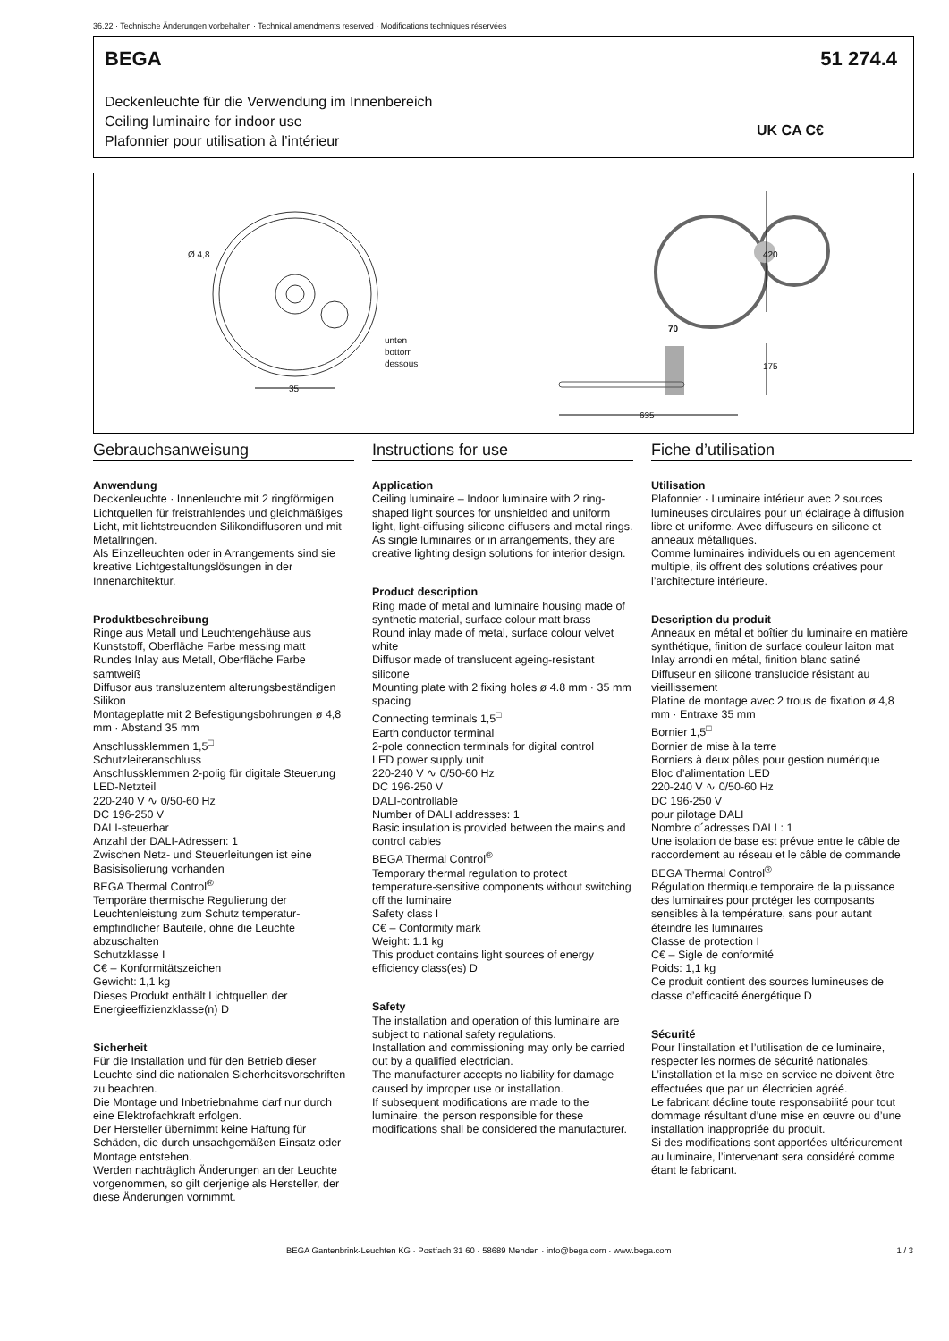36.22 · Technische Änderungen vorbehalten · Technical amendments reserved · Modifications techniques réservées
BEGA 51 274.4
Deckenleuchte für die Verwendung im Innenbereich
Ceiling luminaire for indoor use
Plafonnier pour utilisation à l’intérieur
UK CA C€
Ø 4,8
unten
bottom
dessous
35
70
420
175
635
Gebrauchsanweisung
Anwendung
Deckenleuchte · Innenleuchte mit 2 ringförmigen Lichtquellen für freistrahlendes und gleichmäßiges Licht, mit lichtstreuenden Silikondiffusoren und mit Metallringen.
Als Einzelleuchten oder in Arrangements sind sie kreative Lichtgestaltungslösungen in der Innenarchitektur.
Produktbeschreibung
Ringe aus Metall und Leuchtengehäuse aus Kunststoff, Oberfläche Farbe messing matt
Rundes Inlay aus Metall, Oberfläche Farbe samtweiß
Diffusor aus transluzentem alterungsbeständigen Silikon
Montageplatte mit 2 Befestigungs­bohrungen ø 4,8 mm · Abstand 35 mm
Anschlussklemmen 1,5<sup>□</sup>
Schutzleiteranschluss
Anschlussklemmen 2-polig für digitale Steuerung
LED-Netzteil
220-240 V ∿ 0/50-60 Hz
DC 196-250 V
DALI-steuerbar
Anzahl der DALI-Adressen: 1
Zwischen Netz- und Steuerleitungen ist eine Basisisolierung vorhanden
BEGA Thermal Control<sup>®</sup>
Temporäre thermische Regulierung der Leuchtenleistung zum Schutz temperatur­empfindlicher Bauteile, ohne die Leuchte abzuschalten
Schutzklasse I
C€ – Konformitätszeichen
Gewicht: 1,1 kg
Dieses Produkt enthält Lichtquellen der Energieeffizienzklasse(n) D
Sicherheit
Für die Installation und für den Betrieb dieser Leuchte sind die nationalen Sicherheitsvorschriften zu beachten.
Die Montage und Inbetriebnahme darf nur durch eine Elektrofachkraft erfolgen.
Der Hersteller übernimmt keine Haftung für Schäden, die durch unsachgemäßen Einsatz oder Montage entstehen.
Werden nachträglich Änderungen an der Leuchte vorgenommen, so gilt derjenige als Hersteller, der diese Änderungen vornimmt.
Instructions for use
Application
Ceiling luminaire – Indoor luminaire with 2 ring-shaped light sources for unshielded and uniform light, light-diffusing silicone diffusers and metal rings.
As single luminaires or in arrangements, they are creative lighting design solutions for interior design.
Product description
Ring made of metal and luminaire housing made of synthetic material, surface colour matt brass
Round inlay made of metal, surface colour velvet white
Diffusor made of translucent ageing-resistant silicone
Mounting plate with 2 fixing holes ø 4.8 mm · 35 mm spacing
Connecting terminals 1,5<sup>□</sup>
Earth conductor terminal
2-pole connection terminals for digital control
LED power supply unit
220-240 V ∿ 0/50-60 Hz
DC 196-250 V
DALI-controllable
Number of DALI addresses: 1
Basic insulation is provided between the mains and control cables
BEGA Thermal Control<sup>®</sup>
Temporary thermal regulation to protect temperature-sensitive components without switching off the luminaire
Safety class I
C€ – Conformity mark
Weight: 1.1 kg
This product contains light sources of energy efficiency class(es) D
Safety
The installation and operation of this luminaire are subject to national safety regulations.
Installation and commissioning may only be carried out by a qualified electrician.
The manufacturer accepts no liability for damage caused by improper use or installation.
If subsequent modifications are made to the luminaire, the person responsible for these modifications shall be considered the manufacturer.
Fiche d’utilisation
Utilisation
Plafonnier · Luminaire intérieur avec 2 sources lumineuses circulaires pour un éclairage à diffusion libre et uniforme. Avec diffuseurs en silicone et anneaux métalliques.
Comme luminaires individuels ou en agencement multiple, ils offrent des solutions créatives pour l’architecture intérieure.
Description du produit
Anneaux en métal et boîtier du luminaire en matière synthétique, finition de surface couleur laiton mat
Inlay arrondi en métal, finition blanc satiné
Diffuseur en silicone translucide résistant au vieillissement
Platine de montage avec 2 trous de fixation ø 4,8 mm · Entraxe 35 mm
Bornier 1,5<sup>□</sup>
Bornier de mise à la terre
Borniers à deux pôles pour gestion numérique
Bloc d’alimentation LED
220-240 V ∿ 0/50-60 Hz
DC 196-250 V
pour pilotage DALI
Nombre d´adresses DALI : 1
Une isolation de base est prévue entre le câble de raccordement au réseau et le câble de commande
BEGA Thermal Control<sup>®</sup>
Régulation thermique temporaire de la puissance des luminaires pour protéger les composants sensibles à la température, sans pour autant éteindre les luminaires
Classe de protection I
C€ – Sigle de conformité
Poids: 1,1 kg
Ce produit contient des sources lumineuses de classe d’efficacité énergétique D
Sécurité
Pour l’installation et l’utilisation de ce luminaire, respecter les normes de sécurité nationales.
L’installation et la mise en service ne doivent être effectuées que par un électricien agréé.
Le fabricant décline toute responsabilité pour tout dommage résultant d’une mise en œuvre ou d’une installation inappropriée du produit.
Si des modifications sont apportées ultérieurement au luminaire, l’intervenant sera considéré comme étant le fabricant.
BEGA Gantenbrink-Leuchten KG · Postfach 31 60 · 58689 Menden · info@bega.com · www.bega.com
1 / 3